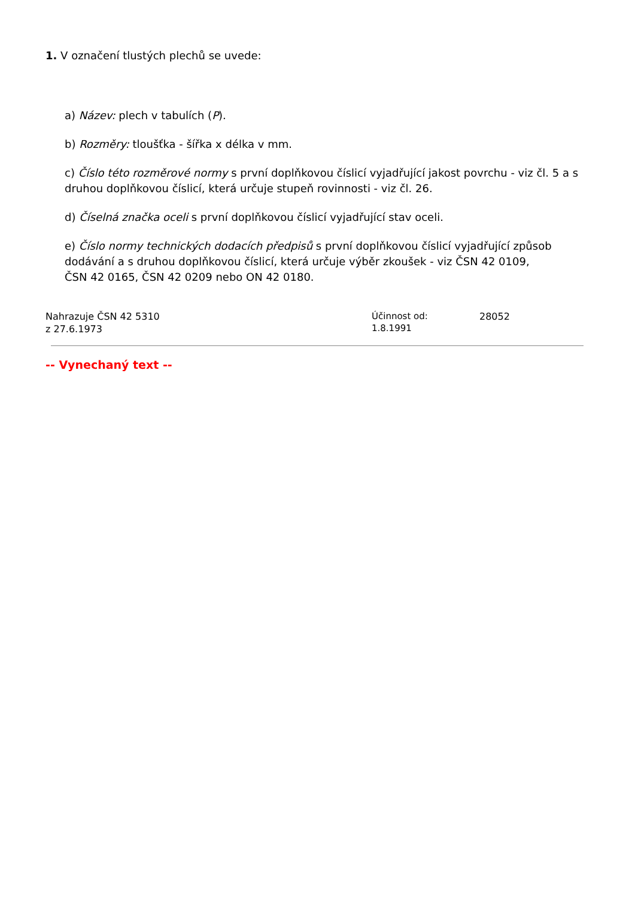1. V označení tlustých plechů se uvede:
a) Název: plech v tabulích (P).
b) Rozměry: tloušťka - šířka x délka v mm.
c) Číslo této rozměrové normy s první doplňkovou číslicí vyjadřující jakost povrchu - viz čl. 5 a s druhou doplňkovou číslicí, která určuje stupeň rovinnosti - viz čl. 26.
d) Číselná značka oceli s první doplňkovou číslicí vyjadřující stav oceli.
e) Číslo normy technických dodacích předpisů s první doplňkovou číslicí vyjadřující způsob dodávání a s druhou doplňkovou číslicí, která určuje výběr zkoušek - viz ČSN 42 0109,
ČSN 42 0165, ČSN 42 0209 nebo ON 42 0180.
Nahrazuje ČSN 42 5310
z 27.6.1973
Účinnost od:
1.8.1991
28052
-- Vynechaný text --